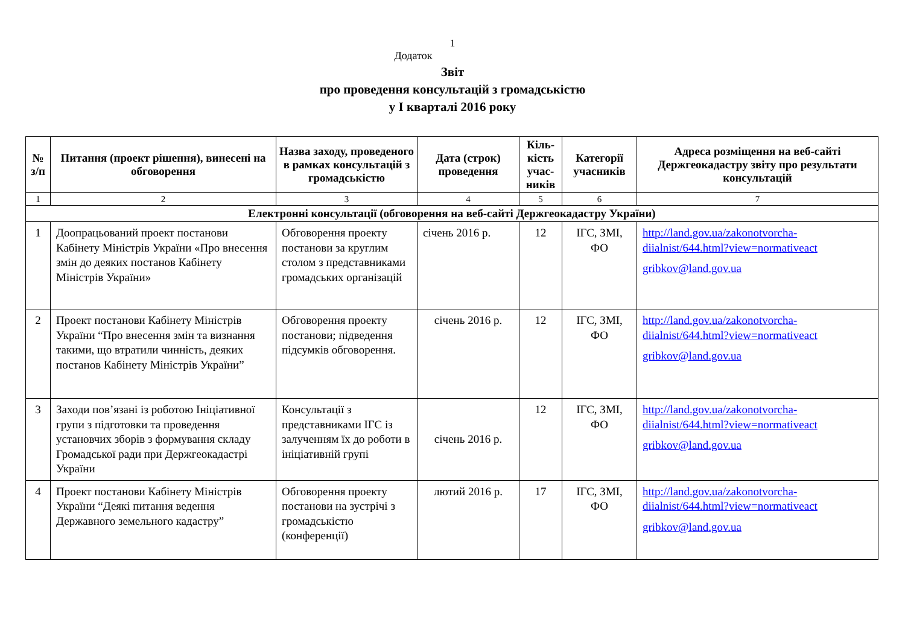1
Додаток
Звіт
про проведення консультацій з громадськістю
у I кварталі 2016 року
| № з/п | Питання (проект рішення), винесені на обговорення | Назва заходу, проведеного в рамках консультацій з громадськістю | Дата (строк) проведення | Кіль-кість учас-ників | Категорії учасників | Адреса розміщення на веб-сайті Держгеокадастру звіту про результати консультацій |
| --- | --- | --- | --- | --- | --- | --- |
| 1 | 2 | 3 | 4 | 5 | 6 | 7 |
| Електронні консультації (обговорення на веб-сайті Держгеокадастру України) | | | | | | |
| 1 | Доопрацьований проект постанови Кабінету Міністрів України «Про внесення змін до деяких постанов Кабінету Міністрів України» | Обговорення проекту постанови за круглим столом з представниками громадських організацій | січень 2016 р. | 12 | ІГС, ЗМІ, ФО | http://land.gov.ua/zakonotvorcha-diialnist/644.html?view=normativeact gribkov@land.gov.ua |
| 2 | Проект постанови Кабінету Міністрів України “Про внесення змін та визнання такими, що втратили чинність, деяких постанов Кабінету Міністрів України” | Обговорення проекту постанови; підведення підсумків обговорення. | січень 2016 р. | 12 | ІГС, ЗМІ, ФО | http://land.gov.ua/zakonotvorcha-diialnist/644.html?view=normativeact gribkov@land.gov.ua |
| 3 | Заходи пов’язані із роботою Ініціативної групи з підготовки та проведення установчих зборів з формування складу Громадської ради при Держгеокадастрі України | Консультації з представниками ІГС із залученням їх до роботи в ініціативній групі | січень 2016 р. | 12 | ІГС, ЗМІ, ФО | http://land.gov.ua/zakonotvorcha-diialnist/644.html?view=normativeact gribkov@land.gov.ua |
| 4 | Проект постанови Кабінету Міністрів України “Деякі питання ведення Державного земельного кадастру” | Обговорення проекту постанови на зустрічі з громадськістю (конференції) | лютий 2016 р. | 17 | ІГС, ЗМІ, ФО | http://land.gov.ua/zakonotvorcha-diialnist/644.html?view=normativeact gribkov@land.gov.ua |